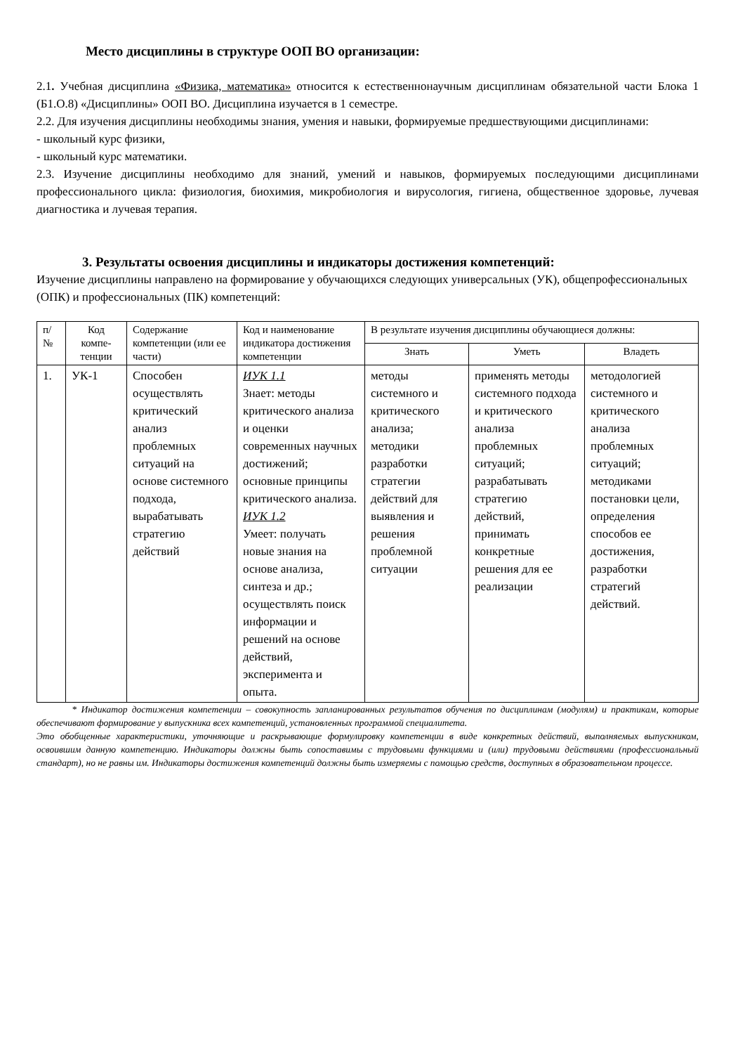Место дисциплины в структуре ООП ВО организации:
2.1. Учебная дисциплина «Физика, математика» относится к естественнонаучным дисциплинам обязательной части Блока 1 (Б1.О.8) «Дисциплины» ООП ВО. Дисциплина изучается в 1 семестре.
2.2. Для изучения дисциплины необходимы знания, умения и навыки, формируемые предшествующими дисциплинами:
- школьный курс физики,
- школьный курс математики.
2.3. Изучение дисциплины необходимо для знаний, умений и навыков, формируемых последующими дисциплинами профессионального цикла: физиология, биохимия, микробиология и вирусология, гигиена, общественное здоровье, лучевая диагностика и лучевая терапия.
3. Результаты освоения дисциплины и индикаторы достижения компетенций:
Изучение дисциплины направлено на формирование у обучающихся следующих универсальных (УК), общепрофессиональных (ОПК) и профессиональных (ПК) компетенций:
| п/ № | Код компе-тенции | Содержание компетенции (или ее части) | Код и наименование индикатора достижения компетенции | В результате изучения дисциплины обучающиеся должны: | | |
| --- | --- | --- | --- | --- | --- | --- |
| | | | | Знать | Уметь | Владеть |
| 1. | УК-1 | Способен осуществлять критический анализ проблемных ситуаций на основе системного подхода, вырабатывать стратегию действий | ИУК 1.1 Знает: методы критического анализа и оценки современных научных достижений; основные принципы критического анализа. ИУК 1.2 Умеет: получать новые знания на основе анализа, синтеза и др.; осуществлять поиск информации и решений на основе действий, эксперимента и опыта. | методы системного и критического анализа; методики разработки стратегии действий для выявления и решения проблемной ситуации | применять методы системного подхода и критического анализа проблемных ситуаций; разрабатывать стратегию действий, принимать конкретные решения для ее реализации | методологией системного и критического анализа проблемных ситуаций; методиками постановки цели, определения способов ее достижения, разработки стратегий действий. |
* Индикатор достижения компетенции – совокупность запланированных результатов обучения по дисциплинам (модулям) и практикам, которые обеспечивают формирование у выпускника всех компетенций, установленных программой специалитета.
Это обобщенные характеристики, уточняющие и раскрывающие формулировку компетенции в виде конкретных действий, выполняемых выпускником, освоившим данную компетенцию. Индикаторы должны быть сопоставимы с трудовыми функциями и (или) трудовыми действиями (профессиональный стандарт), но не равны им. Индикаторы достижения компетенций должны быть измеряемы с помощью средств, доступных в образовательном процессе.